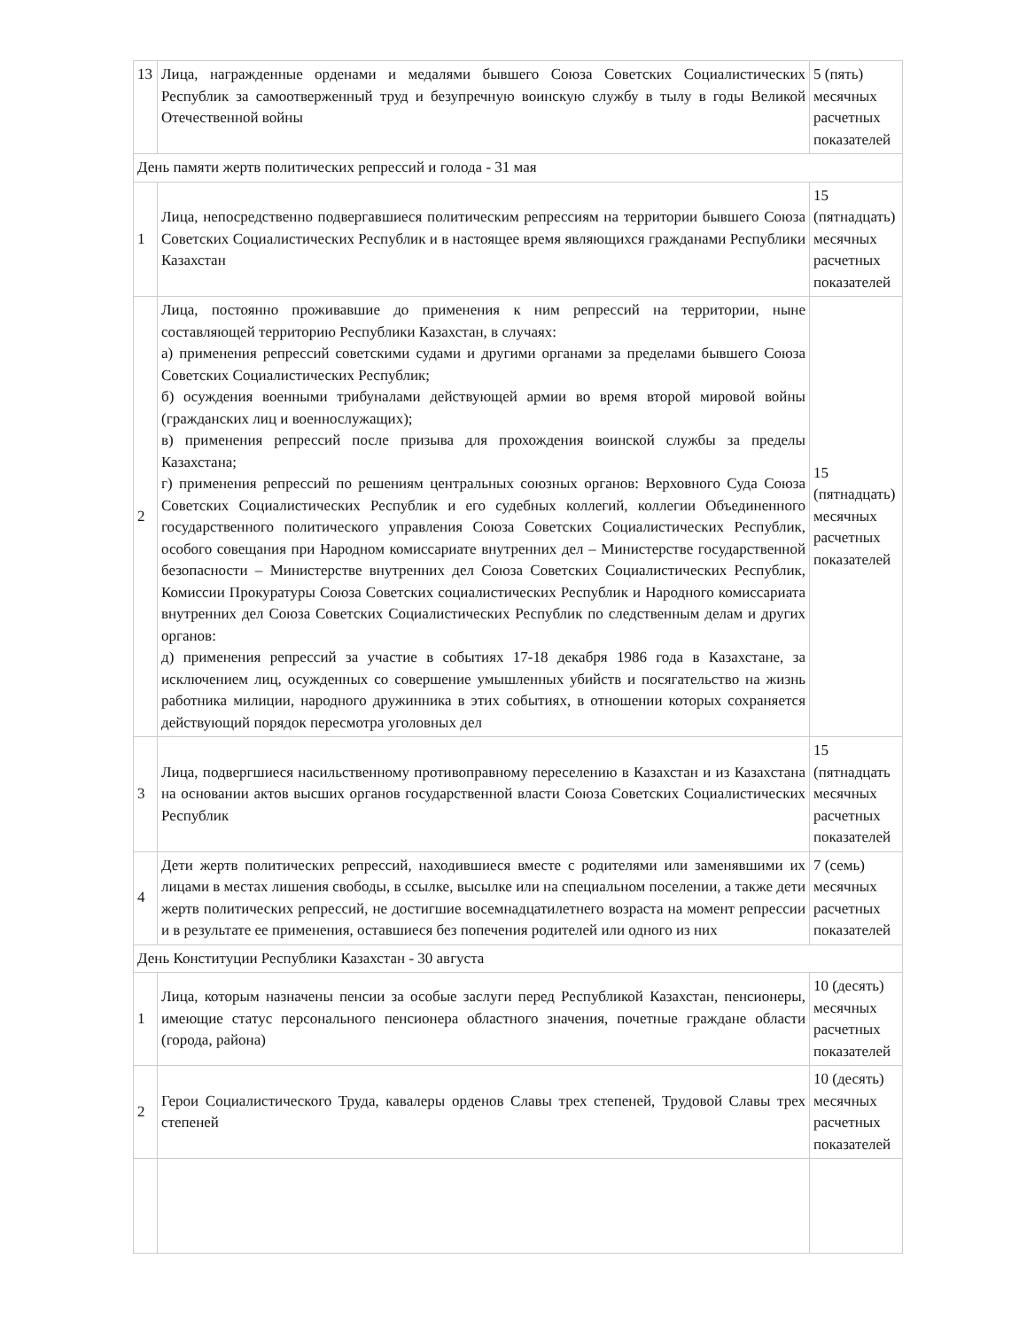| 13 | Лица, награжденные орденами и медалями бывшего Союза Советских Социалистических Республик за самоотверженный труд и безупречную воинскую службу в тылу в годы Великой Отечественной войны | 5 (пять) месячных расчетных показателей |
| День памяти жертв политических репрессий и голода - 31 мая | | |
| 1 | Лица, непосредственно подвергавшиеся политическим репрессиям на территории бывшего Союза Советских Социалистических Республик и в настоящее время являющихся гражданами Республики Казахстан | 15 (пятнадцать) месячных расчетных показателей |
| 2 | Лица, постоянно проживавшие до применения к ним репрессий на территории, ныне составляющей территорию Республики Казахстан, в случаях: а) применения репрессий советскими судами и другими органами за пределами бывшего Союза Советских Социалистических Республик; б) осуждения военными трибуналами действующей армии во время второй мировой войны (гражданских лиц и военнослужащих); в) применения репрессий после призыва для прохождения воинской службы за пределы Казахстана; г) применения репрессий по решениям центральных союзных органов: Верховного Суда Союза Советских Социалистических Республик и его судебных коллегий, коллегии Объединенного государственного политического управления Союза Советских Социалистических Республик, особого совещания при Народном комиссариате внутренних дел – Министерстве государственной безопасности – Министерстве внутренних дел Союза Советских Социалистических Республик, Комиссии Прокуратуры Союза Советских социалистических Республик и Народного комиссариата внутренних дел Союза Советских Социалистических Республик по следственным делам и других органов: д) применения репрессий за участие в событиях 17-18 декабря 1986 года в Казахстане, за исключением лиц, осужденных со совершение умышленных убийств и посягательство на жизнь работника милиции, народного дружинника в этих событиях, в отношении которых сохраняется действующий порядок пересмотра уголовных дел | 15 (пятнадцать) месячных расчетных показателей |
| 3 | Лица, подвергшиеся насильственному противоправному переселению в Казахстан и из Казахстана на основании актов высших органов государственной власти Союза Советских Социалистических Республик | 15 (пятнадцать месячных расчетных показателей |
| 4 | Дети жертв политических репрессий, находившиеся вместе с родителями или заменявшими их лицами в местах лишения свободы, в ссылке, высылке или на специальном поселении, а также дети жертв политических репрессий, не достигшие восемнадцатилетнего возраста на момент репрессии и в результате ее применения, оставшиеся без попечения родителей или одного из них | 7 (семь) месячных расчетных показателей |
| День Конституции Республики Казахстан - 30 августа | | |
| 1 | Лица, которым назначены пенсии за особые заслуги перед Республикой Казахстан, пенсионеры, имеющие статус персонального пенсионера областного значения, почетные граждане области (города, района) | 10 (десять) месячных расчетных показателей |
| 2 | Герои Социалистического Труда, кавалеры орденов Славы трех степеней, Трудовой Славы трех степеней | 10 (десять) месячных расчетных показателей |